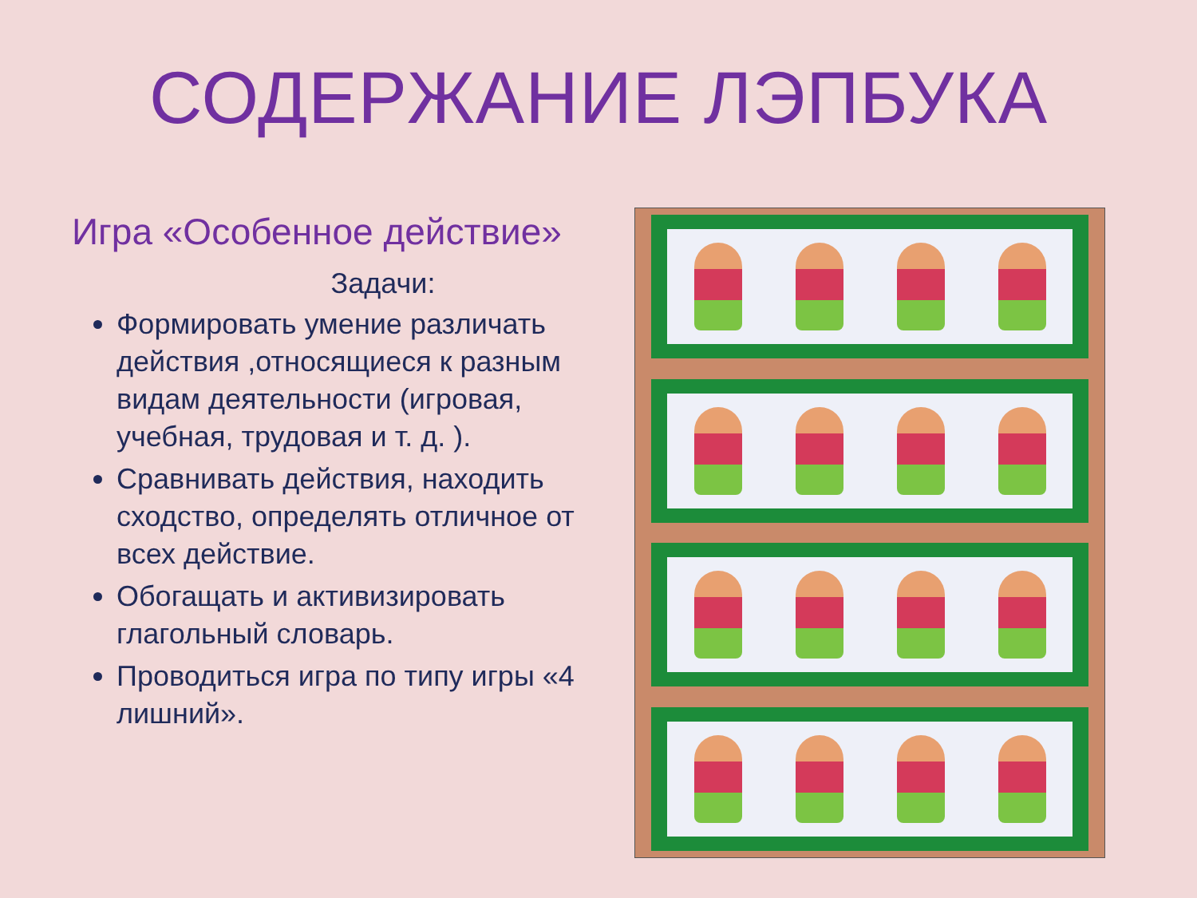СОДЕРЖАНИЕ ЛЭПБУКА
Игра «Особенное действие»
Задачи:
Формировать умение различать действия ,относящиеся к разным видам деятельности (игровая, учебная, трудовая и т. д. ).
Сравнивать действия, находить сходство, определять отличное от всех действие.
Обогащать и активизировать глагольный словарь.
Проводиться игра по типу игры «4 лишний».